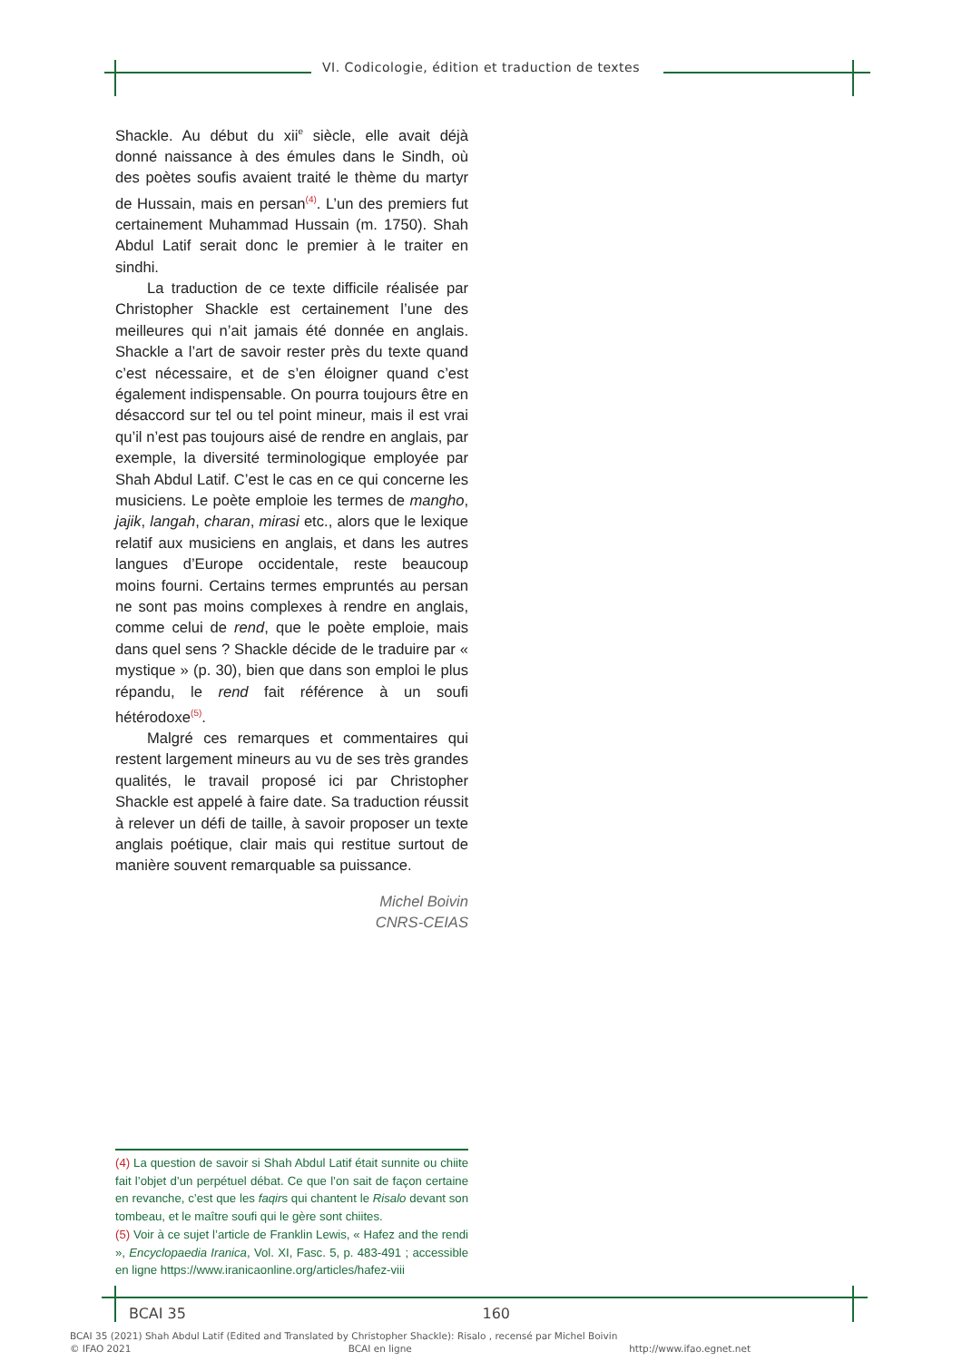VI. Codicologie, édition et traduction de textes
Shackle. Au début du xii<sup>e</sup> siècle, elle avait déjà donné naissance à des émules dans le Sindh, où des poètes soufis avaient traité le thème du martyr de Hussain, mais en persan<sup>(4)</sup>. L’un des premiers fut certainement Muhammad Hussain (m. 1750). Shah Abdul Latif serait donc le premier à le traiter en sindhi.
La traduction de ce texte difficile réalisée par Christopher Shackle est certainement l’une des meilleures qui n’ait jamais été donnée en anglais. Shackle a l’art de savoir rester près du texte quand c’est nécessaire, et de s’en éloigner quand c’est également indispensable. On pourra toujours être en désaccord sur tel ou tel point mineur, mais il est vrai qu’il n’est pas toujours aisé de rendre en anglais, par exemple, la diversité terminologique employée par Shah Abdul Latif. C’est le cas en ce qui concerne les musiciens. Le poète emploie les termes de mangho, jajik, langah, charan, mirasi etc., alors que le lexique relatif aux musiciens en anglais, et dans les autres langues d’Europe occidentale, reste beaucoup moins fourni. Certains termes empruntés au persan ne sont pas moins complexes à rendre en anglais, comme celui de rend, que le poète emploie, mais dans quel sens ? Shackle décide de le traduire par « mystique » (p. 30), bien que dans son emploi le plus répandu, le rend fait référence à un soufi hétérodoxe<sup>(5)</sup>.
Malgré ces remarques et commentaires qui restent largement mineurs au vu de ses très grandes qualités, le travail proposé ici par Christopher Shackle est appelé à faire date. Sa traduction réussit à relever un défi de taille, à savoir proposer un texte anglais poétique, clair mais qui restitue surtout de manière souvent remarquable sa puissance.
Michel Boivin
CNRS-CEIAS
(4) La question de savoir si Shah Abdul Latif était sunnite ou chiite fait l’objet d’un perpétuel débat. Ce que l’on sait de façon certaine en revanche, c’est que les faqirs qui chantent le Risalo devant son tombeau, et le maître soufi qui le gère sont chiites.
(5) Voir à ce sujet l’article de Franklin Lewis, « Hafez and the rendi », Encyclopaedia Iranica, Vol. XI, Fasc. 5, p. 483-491 ; accessible en ligne https://www.iranicaonline.org/articles/hafez-viii
BCAI 35 160
BCAI 35 (2021) Shah Abdul Latif (Edited and Translated by Christopher Shackle): Risalo , recensé par Michel Boivin
© IFAO 2021 BCAI en ligne http://www.ifao.egnet.net